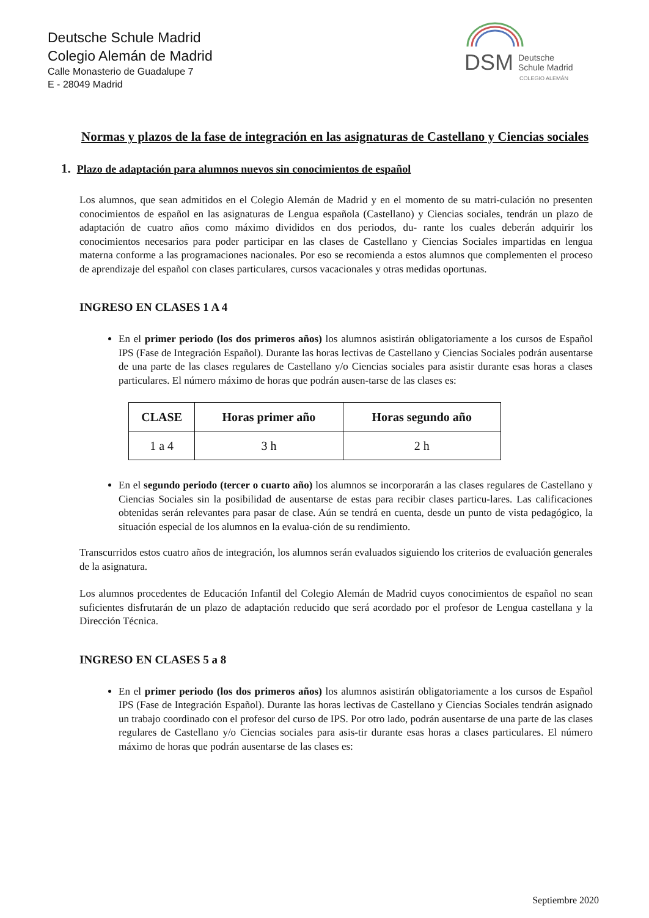Deutsche Schule Madrid
Colegio Alemán de Madrid
Calle Monasterio de Guadalupe 7
E - 28049 Madrid
DSM Deutsche
Schule Madrid
COLEGIO ALEMÁN
Normas y plazos de la fase de integración en las asignaturas de Castellano y Ciencias sociales
1. Plazo de adaptación para alumnos nuevos sin conocimientos de español
Los alumnos, que sean admitidos en el Colegio Alemán de Madrid y en el momento de su matri-culación no presenten conocimientos de español en las asignaturas de Lengua española (Castellano) y Ciencias sociales, tendrán un plazo de adaptación de cuatro años como máximo divididos en dos periodos, du- rante los cuales deberán adquirir los conocimientos necesarios para poder participar en las clases de Castellano y Ciencias Sociales impartidas en lengua materna conforme a las programaciones nacionales. Por eso se recomienda a estos alumnos que complementen el proceso de aprendizaje del español con clases particulares, cursos vacacionales y otras medidas oportunas.
INGRESO EN CLASES 1 A 4
En el primer periodo (los dos primeros años) los alumnos asistirán obligatoriamente a los cursos de Español IPS (Fase de Integración Español). Durante las horas lectivas de Castellano y Ciencias Sociales podrán ausentarse de una parte de las clases regulares de Castellano y/o Ciencias sociales para asistir durante esas horas a clases particulares. El número máximo de horas que podrán ausen-tarse de las clases es:
| CLASE | Horas primer año | Horas segundo año |
| --- | --- | --- |
| 1 a 4 | 3 h | 2 h |
En el segundo periodo (tercer o cuarto año) los alumnos se incorporarán a las clases regulares de Castellano y Ciencias Sociales sin la posibilidad de ausentarse de estas para recibir clases particu-lares. Las calificaciones obtenidas serán relevantes para pasar de clase. Aún se tendrá en cuenta, desde un punto de vista pedagógico, la situación especial de los alumnos en la evalua-ción de su rendimiento.
Transcurridos estos cuatro años de integración, los alumnos serán evaluados siguiendo los criterios de evaluación generales de la asignatura.
Los alumnos procedentes de Educación Infantil del Colegio Alemán de Madrid cuyos conocimientos de español no sean suficientes disfrutarán de un plazo de adaptación reducido que será acordado por el profesor de Lengua castellana y la Dirección Técnica.
INGRESO EN CLASES 5 a 8
En el primer periodo (los dos primeros años) los alumnos asistirán obligatoriamente a los cursos de Español IPS (Fase de Integración Español). Durante las horas lectivas de Castellano y Ciencias Sociales tendrán asignado un trabajo coordinado con el profesor del curso de IPS. Por otro lado, podrán ausentarse de una parte de las clases regulares de Castellano y/o Ciencias sociales para asis-tir durante esas horas a clases particulares. El número máximo de horas que podrán ausentarse de las clases es:
Septiembre 2020